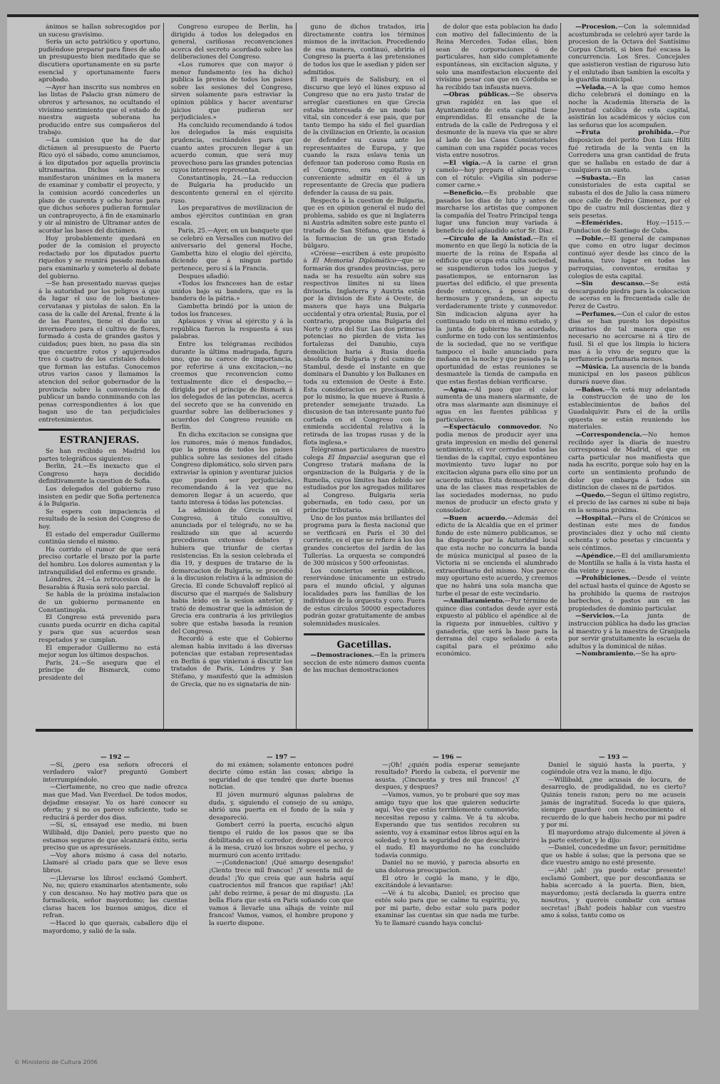ánimos se hallan sobrecogidos por un suceso gravísimo.
Sería un acto patriótico y oportuno, pudiéndose preparar para fines de año un presupuesto bien meditado que se discutiera oportunamente en su parte esencial y oportunamente fuera aprobado.
—Ayer han inscrito sus nombres en las listas de Palacio gran número de obreros y artesanos, no ocultando el vivísimo sentimiento que el estado de nuestra augusta soberana ha producido entre sus compañeros del trabajo.
—La comision que ha de dar dictámen al presupuesto de Puerto Rico oyó el sábado, como anunciamos, á los diputados por aquella provincia ultramarina. Dichos señores se manifestaron unánimes en la manera de examinar y combatir el proyecto, y la comision acordó concederles un plazo de cuarenta y ocho horas para que dichos señores pudieran formular un contraproyecto, á fin de examinarlo y oir al ministro de Ultramar antes de acordar las bases del dictámen.
Hoy probablemente quedará en poder de la comision el proyecto redactado por los diputados puerto riqueños y se reunirá pasado mañana para examinarlo y someterlo al debate del gobierno.
—Se han presentado nuevas quejas á la autoridad por los peligros á que da lugar el uso de los bastones-cervatanas y pistolas de salon. En la casa de la calle del Arenal, frente á la de las Fuentes, tiene el dueño un invernadero para el cultivo de flores, formado á costa de grandes gastos y cuidados; pues bien, no pasa dia sin que encuentre rotos y agujereados tres ó cuatro de los cristales dobles que forman las estufas. Conocemos otros varios casos y llamamos la atencion del señor gobernador de la provincia sobre la conveniencia de publicar un bando conminando con las penas correspondientes á los que hagan uso de tan perjudiciales entretenimientos.
ESTRANJERAS.
Se han recibido en Madrid los partes telegráficos siguientes:
Berlin, 24.—Es inexacto que el Congreso haya decidido definitivamente la cuestion de Sofia.
Los delegados del gobierno ruso insisten en pedir que Sofia pertenezca á la Bulgaria.
Se espera con impaciencia el resultado de la sesion del Congreso de hoy.
El estado del emperador Guillermo continúa siendo el mismo.
Ha corrido el rumor de que será preciso cortarle el brazo por la parte del hombro. Los dolores aumentan y la intranquilidad del enfermo es grande.
Lóndres, 24.—La retrocesion de la Besarabia á Rusia será solo parcial.
Se habla de la próxima instalacion de un gobierno permanente en Constantinopla.
El Congreso está prevenido para cuanto pueda ocurrir en dicha capital y para que sus acuerdos sean respetados y se cumplan.
El emperador Guillermo no está mejor segun los últimos despachos.
París, 24.—Se asegura que el príncipe de Bismarck, como presidente del
Congreso europeo de Berlin, ha dirigido á todos los delegados en general, cariñosas reconvenciones acerca del secreto acordado sobre las deliberaciones del Congreso.
«Los rumores que con mayor ó menor fundamento (es ha dicho) publica la prensa de todos los paises sobre las sesiones del Congreso, sirven solamente para estraviar la opinion pública y hacer aventurar juicios que pudieran ser perjudiciales.»
Ha concluido recomendando á todos los delegados la más esquisita prudencia, escitándoles para que cuanto antes procuren llegar á un acuerdo comun, que será muy provechoso para las grandes potencias cuyos intereses representan.
Constantinopla, 24.—La reduccion de Bulgaria ha producido un descontento general en el ejército ruso.
Los preparativos de movilizacion de ambos ejércitos continúan en gran escala.
París, 25.—Ayer, en un banquete que se celebró en Versalles con motivo del aniversario del general Hoche, Gambetta hizo el elogio del ejército, diciendo que á ningun partido pertenece, pero sí á la Francia.
Despues añadió:
«Todos los franceses han de estar unidos bajo su bandera, que es la bandera de la pátria.»
Gambetta brindó por la union de todos los franceses.
Aplausos y vivas al ejército y á la república fueron la respuesta á sus palabras.
Entre los telégramas recibidos durante la última madrugada, figura uno, que no carece de importancia, por referirse á una excitacion,—no creemos que reconvencion como textualmente dice el despacho,—dirigida por el príncipe de Bismark á los delegados de las potencias, acerca del secreto que se ha convenido en guardar sobre las deliberaciones y acuerdos del Congreso reunido en Berlin.
En dicha excitacion se consigna que los rumores, más ó menos fundados, que la prensa de todos los paises publica sobre las sesiones del citado Congreso diplomático, solo sirven para extraviar la opinion y aventurar juicios que pueden ser perjudiciales, recomendando á la vez que no demoren llegar á un acuerdo, que tanto interesa á tódas las potencias.
La admision de Grecia en el Congreso, á título consultivo, anunciada por el telégrafo, no se ha realizado sin que al acuerdo precedieran extensos debates y hubiera que triunfar de ciertas resistencias. En la sesion celebrada el dia 19, y despues de tratarse de la demarcacion de Bulgaria, se procedió á la discusion relativa á la admision de Grecia. El conde Schuvaloff replicó al discurso que el marqués de Salisbury habia leido en la sesion anterior, y trató de demostrar que la admision de Grecia era contraria á los privilegios sobre que estaba basada la reunion del Congreso.
Recordó á este que el Gobierno aleman habia invitado á las diversas potencias que estaban representadas en Berlin á que vinieran á discutir los tratados de París, Lóndres y San Stéfano, y manifestó que la admision de Grecia, que no es signataria de nin-
guno de dichos tratados, iria directamente contra los términos mismos de la invitacion. Procediendo de esa manera, continuó, abriria el Congreso la puerta á las pretensiones de todos los que le asedian y piden ser admitidos.
El marqués de Salisbury, en el discurso que leyó el lúnes expuso al Congreso que no era justo tratar de arreglar cuestiones en que Grecia estaba interesada de un modo tan vital, sin conceder á ese pais, que por tanto tiempo ha sido el fiel guardian de la civilizacion en Oriente, la ocasion de defender su causa ante los representantes de Europa, y que cuando la raza eslava tenia un defensor tan poderoso como Rusia en el Congreso, era equitativo y conveniente admitir en él á un representante de Grecia que pudiera defender la causa de su pais.
Respecto á la cuestion de Bulgaria, que es en opinion general el nudo del problema, sabido es que ni Inglaterra ni Austria admiten sobre este punto el tratado de San Stéfano, que tiende á la formacion de un gran Estado búlgaro.
«Créese—escriben á este propósito á El Memorial Diplomático—que se formarán dos grandes provincias, pero nada se ha resuelto aún sobre sus respectivos límites ni su línea divisoria. Inglaterra y Austria están por la division de Este á Oeste, de manera que haya una Bulgaria occidental y otra oriental; Rusia, por el contrario, propone una Bulgaria del Norte y otra del Sur. Las dos primeras potencias no pierden de vista las fortalezas del Danubio, cuya demolicion haria á Rusia dueña absoluta de Bulgaria y del camino de Stambul, desde el instante en que dominara el Danubio y los Balkanes en toda su extension de Oeste á Este. Esta consideracion es precisamente, por lo mismo, la que mueve á Rusia á pretender semejante trazado. La discusion de tan interesante punto fué cortada en el Congreso con la enmienda accidental relativa á la retirada de las tropas rusas y de la flota inglesa.»
Telégramas particulares de nuestro colega El Imparcial aseguran que el Congreso tratará mañana de la organizacion de la Bulgaria y de la Rumelia, cuyos límites han debido ser estudiados por los agregados militares al Congreso. Bulgaria seria gobernada, en todo caso, por un príncipe tributario.
Uno de los puntos más brillantes del programa para la fiesta nacional que se verificará en París el 30 del corriente, es el que se refiere á los dos grandes conciertos del jardin de las Tullerías. La orquesta se compondrá de 300 músicos y 500 orfeonistas.
Los conciertos serán públicos, reservándose únicamente un estrado para el mundo oficial, y algunas localidades para las familias de los individuos de la orquesta y coro. Fuera de estos círculos 50000 espectadores podrán gozar gratuitamente de ambas solemnidades musicales.
Gacetillas.
—Demostraciones.—En la primera seccion de este número damos cuenta de las muchas demostraciones
de dolor que esta poblacion ha dado con motivo del fallecimiento de la Reina Mercedes. Todas ellas, bien sean de corporaciones ó de particulares, han sido completamente espontáneas, sin excitacion alguna, y solo una manifestacion elocuente del vivísimo pesar con que en Córdoba se ha recibido tan infausta nueva.
—Obras públicas.—Se observa gran rapidéz en las que el Ayuntamiento de esta capital tiene emprendidas. El ensanche de la entrada de la calle de Pedregosa y el desmonte de la nueva via que se abre al lado de las Casas Consistoriales caminan con una rapidéz pocas veces vista entre nosotros.
—El vigía.—A la carne el gran camelo—hoy prepara el almanaque—con el rótulo: «Vigilia sin poderse comer carne.»
—Beneficio.—Es probable que pasados los dias de luto y antes de marcharse los artistas que componen la compañía del Teatro Principal tenga lugar una funcion muy variada á beneficio del aplaudido actor Sr. Diaz.
—Círculo de la Amistad.—En el momento en que llegó la noticia de la muerte de la reina de España al edificio que ocupa esta culta sociedad, se suspendieron todos los juegos y pasatiempos, se entornaron las puertas del edificio, el que presenta desde entonces, á pesar de su hermosura y grandeza, un aspecto verdaderamente triste y conmovedor. Sin indicacion alguna ayer ha continuado todo en el mismo estado, y la junta de gobierno ha acordado, conforme en todo con los sentimientos de la sociedad, que no se verifique tampoco el baile anunciado para mañana en la noche y que pasada ya la oportunidad de estas reuniones se desmantele la tienda de campaña en que estas fiestas debian verificarse.
—Agua.—Al paso que el calor aumenta de una manera alarmante, de otra mas alarmante aun disminuye el agua en las fuentes públicas y particulares.
—Espectáculo conmovedor. No podia menos de producir ayer una grata impresion en medio del general sentimiento, el ver cerradas todas las tiendas de la capital, cuyo espontáneo movimiento tuvo lugar no por excitacion alguna para ello sino por un acuerdo mútuo. Esta demostracion de una de las clases mas respetables de las sociedades modernas, no pudo menos de producir un efecto grato y consolador.
—Buen acuerdo.—Además del edicto de la Alcaldía que en el primer fondo de este número publicamos, se ha dispuesto por la Autoridad local que esta noche no concurra la banda de música municipal al paseo de la Victoria ni se encienda el alumbrado extraordinario del mismo. Nos parece muy oportuno este acuerdo, y creemos que no habrá una sola mancha que turbe el pesar de este vecindario.
—Amillaramiento.—Por término de quince dias contados desde ayer está expuesto al público el apéndice al de la riqueza por inmuebles, cultivo y ganadería, que será la base para la derrama del cupo señalado á esta capital para el próximo año económico.
—Procesion.—Con la solemnidad acostumbrada se celebró ayer tarde la procesion de la Octava del Santísimo Corpus Christi, si bien fué escasa la concurrencia. Los Sres. Concejales que asistieron vestian de riguroso luto y el enlutado iban tambien la escolta y la guardia municipal.
—Velada.—A la que como hemos dicho celebrará el domingo en la noche la Academia literaria de la Juventud católica de esta capital, asistirán los académicos y sócios con las señoras que los acompañen.
—Fruta prohibida.—Por disposicion del perito Don Luis Hilti fué retirada de la venta en la Corredera una gran cantidad de fruta que se hallaba en estado de dar á cualquiera un susto.
—Subasta.—En las casas consistoriales de esta capital se subasta el dos de Julio la casa número once calle de Pedro Gimenez, por el tipo de cuatro mil doscientas diez y seis pesetas.
—Efemérides. Hoy.—1515.—Fundacion de Santiago de Cuba.
—Doble.—El general de campanas que como en otro lugar decimos continuó ayer desde las cinco de la mañana, tuvo lugar en todas las parroquias, conventos, ermitas y colegios de esta capital.
—Sin descanso.—Se está descargando piedra para la colocacion de aceras en la frecuentada calle de Perez de Castro.
—Perfumes.—Con el calor de estos dias se han puesto los depósitos urinarios de tal manera que es necesario no acercarse ni á tiro de fusil. Si el que los limpia lo hiciera mas á lo vivo de seguro que la perfumería perfumaria menos.
—Música. La ausencia de la banda municipal en los paseos públicos durará nueve dias.
—Baños.—Ya está muy adelantada la construccion de uno de los establecimientos de baños del Guadalquivir. Para el de la orilla opuesta se están reuniendo los materiales.
—Correspondencia.—No hemos recibido ayer la diaria de nuestro corresponsal de Madrid, el que en carta particular nos manifiesta que nada ha escrito, porque solo hay en la corte un sentimiento profundo de dolor que embarga á todos sin distincion de clases ni de partidos.
—Quedo.—Segun el último registro, el precio de las carnes ni sube ni baja en la semana próxima.
—Hospital.—Para el de Crónicos se destinan este mes de fondos provinciales diez y ocho mil ciento ochenta y ocho pesetas y cincuenta y seis céntimos.
—Apéndice.—El del amillaramiento de Montilla se halla á la vista hasta el dia veinte y nueve.
—Prohibiciones.—Desde el veinte del actual hasta el quince de Agosto se ha prohibido la quema de rastrojos barbechos, ó pastos aun en las propiedades de dominio particular.
—Servicios.—La junta de instruccion pública ha dado las gracias al maestro y á la maestra de Granjuela por servir gratuitamente la escuela de adultos y la dominical de niñas.
—Nombramiento.—Se ha apro-
— 192 —
—Sí, ¿pero esa señora ofrecerá el verdadero valor? preguntó Gombert interrumpiéndole.
—Ciertamente, no creo que nadie ofrezca mas que Mad. Van Everdael. De todos modos, dejadme ensayar. Yo os haré conocer su oferta; y si no os parece suficiente, todo se reducirá á perder dos dias.
—Sí, sí, ensayad ese medio, mi buen Willibald, dijo Daniel; pero puesto que no estamos seguros de que alcanzará éxito, seria preciso que os apresuráseis.
—Voy ahora mismo á casa del notario. Llamaré al criado para que se lleve esos libros.
—¡Llevarse los libros! esclamó Gombert. No, no; quiero examinarlos atentamente, solo y con descanso. No hay motivo para que os formaliceis, señor mayordomo; las cuentas claras hacen los buenos amigos, dice el refran.
—Haced lo que querais, caballero dijo el mayordomo, y salió de la sala.
— 197 —
do mi exámen; solamente entonces podré decirte cómo están las cosas; abrigo la seguridad de que tendré que darte buenas noticias.
El jóven murmuró algunas palabras de duda, y, siguiendo el consejo de su amigo, abrió una puerta en el fondo de la sala y desapareció.
Gombert cerró la puerta, escuchó algun tiempo el ruido de los pasos que se iba debilitando en el corredor; despues se acercó á la mesa, cruzó los brazos sobre el pecho, y murmuró con acento irritado:
—¡Condenacion! ¡Qué amargo desengaño! ¡Ciento trece mil francos! ¡Y sesenta mil de deuda! ¡Yo que creia que aun habria aquí cuatrocientos mil francos que rapiñar! ¡Ah! ¡ah! debo reirme, á pesar de mi disgusto. ¡La bella Flora que está en París sofiando con que vamos á llevarle una alhaja de veinte mil francos! Vamos, vamos, el hombre propone y la suerte dispone.
— 196 —
—¡Oh! ¿quién podía esperar semejante resultado? Pierdo la cabeza, el porvenir me asusta. ¡Cincuenta y tres mil francos! ¿Y despues, y despues?
—Vamos, vamos, yo te probaré que soy mas amigo tuyo que los que quieren seducirte aquí. Veo que estás terriblemente conmovido; necesitas reposo y calma. Ve á tu alcoba. Esperando que tus sentidos recobren su asiento, voy á examinar estos libros aquí en la soledad; y ten la seguridad de que descubriré el nudo. El mayordomo no ha concluido todavía conmigo.
Daniel no se movió, y parecia absorto en una dolorosa preocupacion.
El otro le cogió la mano, y le dijo, excitándole á levantarse:
—Vé á tu alcoba, Daniel; es preciso que estés solo para que se calme tu espíritu; yo, por mi parte, debo estar solo para poder examinar las cuentas sin que nada me turbe. Yo te llamaré cuando haya conclui-
— 193 —
Daniel le siguió hasta la puerta, y cogiéndole otra vez la mano, le dijo.
—Willibald, ¿me acusais de locura, de desarreglo, de prodigalidad, no es cierto? Quizás teneis razon; pero no me acuseis jamás de ingratitud. Suceda lo que quiera, siempre guardaré con reconocimiento el recuerdo de lo que habeis hecho por mi padre y por mí.
El mayordomo atrajo dulcemente al jóven á la parte esterior, y le dijo:
—Daniel, concededme un favor; permitidme que os hable á solas; que la persona que se dice vuestro amigo no esté presente.
—¡Ah! ¡ah! ¡ya puedo estar presente! esclamó Gombert, que por desconfianza se habia acercado á la puerta. Bien, bien, mayordomo; ¡está declarada la guerra entre nosotros, y quereis combatir con armas secretas! ¡Bah! podeis hablar con vuestro amo á solas, tanto como os
© Ministerio de Cultura 2006